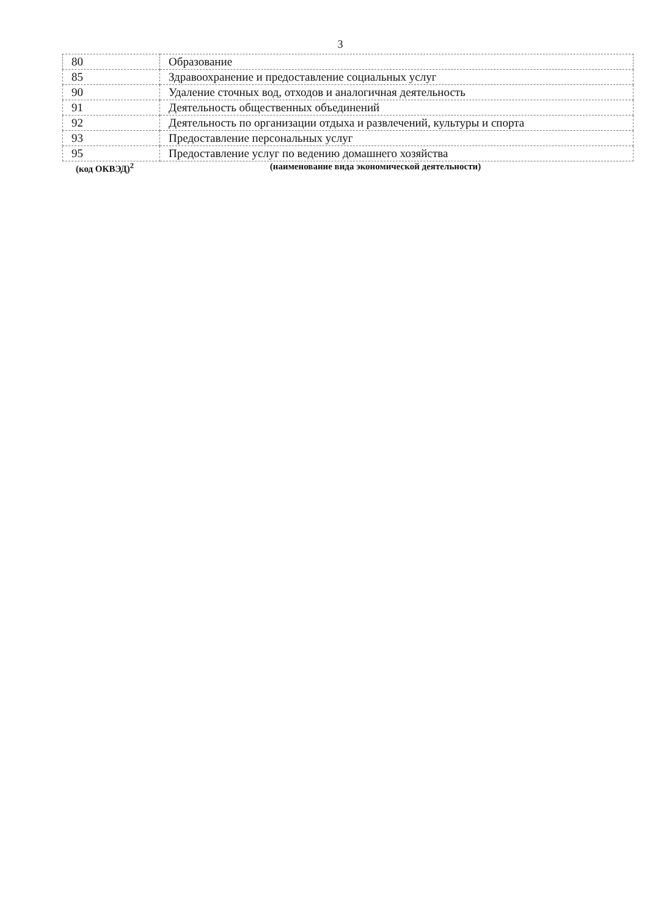3
| 80 | Образование |
| 85 | Здравоохранение и предоставление социальных услуг |
| 90 | Удаление сточных вод, отходов и аналогичная деятельность |
| 91 | Деятельность общественных объединений |
| 92 | Деятельность по организации отдыха и развлечений, культуры и спорта |
| 93 | Предоставление персональных услуг |
| 95 | Предоставление услуг по ведению домашнего хозяйства |
(код ОКВЭД)<sup>2</sup> (наименование вида экономической деятельности)